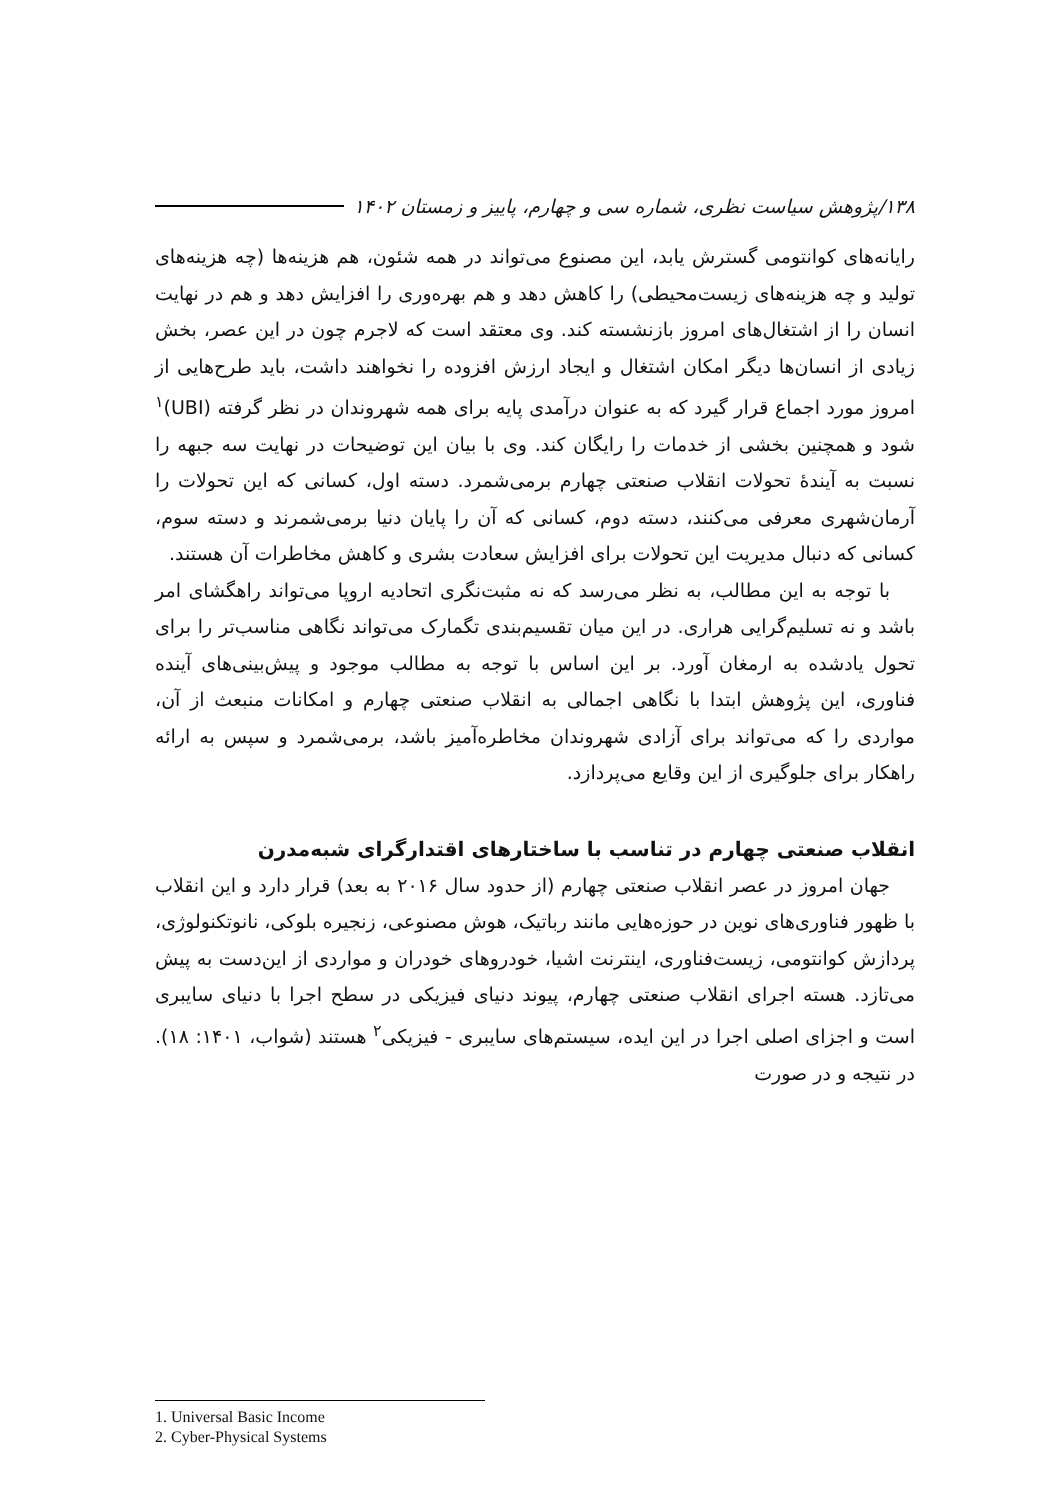۱۳۸/پژوهش سیاست نظری، شماره سی و چهارم، پاییز و زمستان ۱۴۰۲
رایانه‌های کوانتومی گسترش یابد، این مصنوع می‌تواند در همه شئون، هم هزینه‌ها (چه هزینه‌های تولید و چه هزینه‌های زیست‌محیطی) را کاهش دهد و هم بهره‌وری را افزایش دهد و هم در نهایت انسان را از اشتغال‌های امروز بازنشسته کند. وی معتقد است که لاجرم چون در این عصر، بخش زیادی از انسان‌ها دیگر امکان اشتغال و ایجاد ارزش افزوده را نخواهند داشت، باید طرح‌هایی از امروز مورد اجماع قرار گیرد که به عنوان درآمدی پایه برای همه شهروندان در نظر گرفته (UBI)<sup>۱</sup> شود و همچنین بخشی از خدمات را رایگان کند. وی با بیان این توضیحات در نهایت سه جبهه را نسبت به آیندهٔ تحولات انقلاب صنعتی چهارم برمی‌شمرد. دسته اول، کسانی که این تحولات را آرمان‌شهری معرفی می‌کنند، دسته دوم، کسانی که آن را پایان دنیا برمی‌شمرند و دسته سوم، کسانی که دنبال مدیریت این تحولات برای افزایش سعادت بشری و کاهش مخاطرات آن هستند.
با توجه به این مطالب، به نظر می‌رسد که نه مثبت‌نگری اتحادیه اروپا می‌تواند راهگشای امر باشد و نه تسلیم‌گرایی هراری. در این میان تقسیم‌بندی تگمارک می‌تواند نگاهی مناسب‌تر را برای تحول یادشده به ارمغان آورد. بر این اساس با توجه به مطالب موجود و پیش‌بینی‌های آینده فناوری، این پژوهش ابتدا با نگاهی اجمالی به انقلاب صنعتی چهارم و امکانات منبعث از آن، مواردی را که می‌تواند برای آزادی شهروندان مخاطره‌آمیز باشد، برمی‌شمرد و سپس به ارائه راهکار برای جلوگیری از این وقایع می‌پردازد.
انقلاب صنعتی چهارم در تناسب با ساختارهای اقتدارگرای شبه‌مدرن
جهان امروز در عصر انقلاب صنعتی چهارم (از حدود سال ۲۰۱۶ به بعد) قرار دارد و این انقلاب با ظهور فناوری‌های نوین در حوزه‌هایی مانند رباتیک، هوش مصنوعی، زنجیره بلوکی، نانوتکنولوژی، پردازش کوانتومی، زیست‌فناوری، اینترنت اشیا، خودروهای خودران و مواردی از این‌دست به پیش می‌تازد. هسته اجرای انقلاب صنعتی چهارم، پیوند دنیای فیزیکی در سطح اجرا با دنیای سایبری است و اجزای اصلی اجرا در این ایده، سیستم‌های سایبری - فیزیکی<sup>۲</sup> هستند (شواب، ۱۴۰۱: ۱۸). در نتیجه و در صورت
1. Universal Basic Income
2. Cyber-Physical Systems